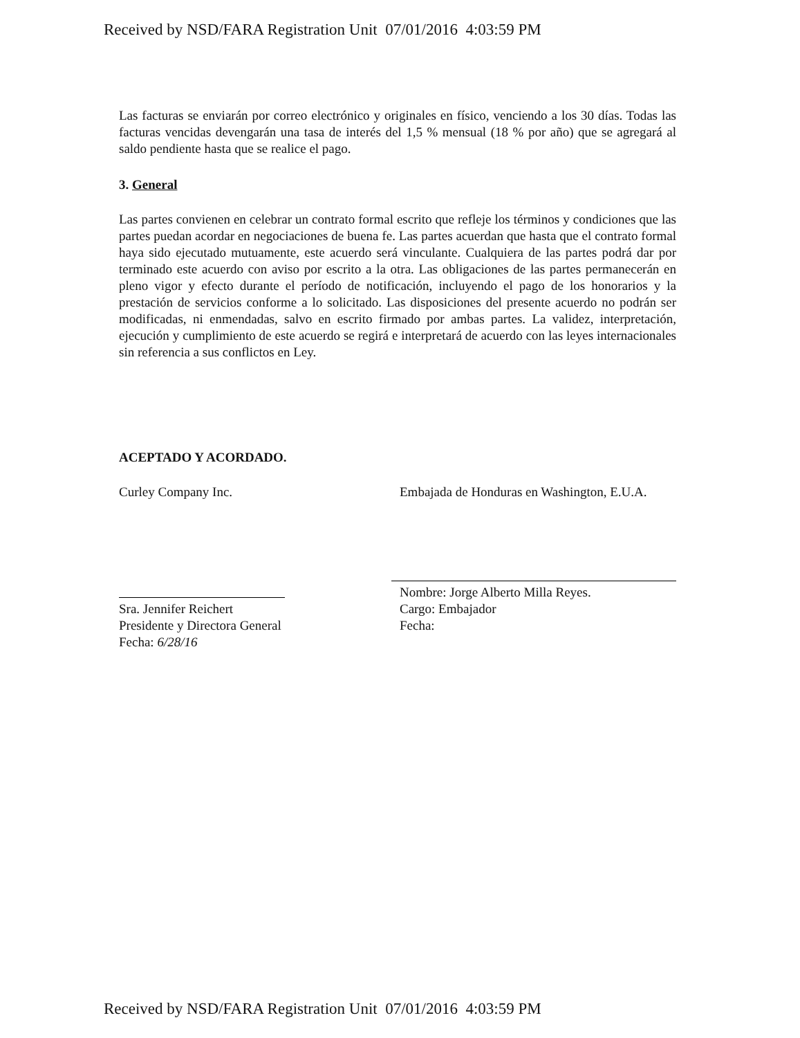Received by NSD/FARA Registration Unit 07/01/2016 4:03:59 PM
Las facturas se enviarán por correo electrónico y originales en físico, venciendo a los 30 días. Todas las facturas vencidas devengarán una tasa de interés del 1,5 % mensual (18 % por año) que se agregará al saldo pendiente hasta que se realice el pago.
3. General
Las partes convienen en celebrar un contrato formal escrito que refleje los términos y condiciones que las partes puedan acordar en negociaciones de buena fe. Las partes acuerdan que hasta que el contrato formal haya sido ejecutado mutuamente, este acuerdo será vinculante. Cualquiera de las partes podrá dar por terminado este acuerdo con aviso por escrito a la otra. Las obligaciones de las partes permanecerán en pleno vigor y efecto durante el período de notificación, incluyendo el pago de los honorarios y la prestación de servicios conforme a lo solicitado. Las disposiciones del presente acuerdo no podrán ser modificadas, ni enmendadas, salvo en escrito firmado por ambas partes. La validez, interpretación, ejecución y cumplimiento de este acuerdo se regirá e interpretará de acuerdo con las leyes internacionales sin referencia a sus conflictos en Ley.
ACEPTADO Y ACORDADO.
Curley Company Inc.
Sra. Jennifer Reichert
Presidente y Directora General
Fecha: 6/28/16
Embajada de Honduras en Washington, E.U.A.
Nombre: Jorge Alberto Milla Reyes.
Cargo: Embajador
Fecha:
Received by NSD/FARA Registration Unit 07/01/2016 4:03:59 PM